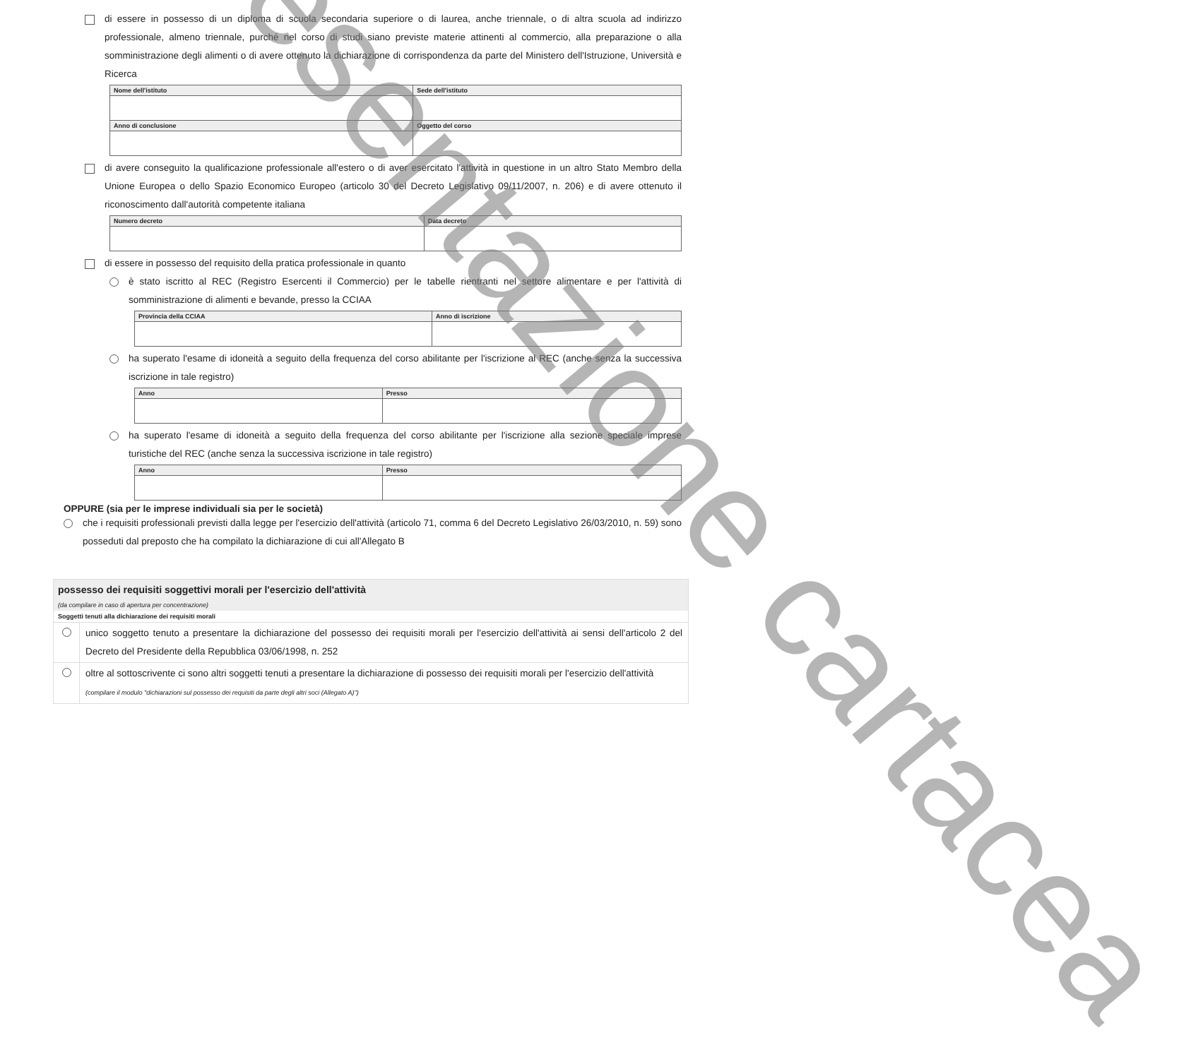di essere in possesso di un diploma di scuola secondaria superiore o di laurea, anche triennale, o di altra scuola ad indirizzo professionale, almeno triennale, purché nel corso di studi siano previste materie attinenti al commercio, alla preparazione o alla somministrazione degli alimenti o di avere ottenuto la dichiarazione di corrispondenza da parte del Ministero dell'Istruzione, Università e Ricerca
| Nome dell'istituto | Sede dell'istituto |
| --- | --- |
| Anno di conclusione | Oggetto del corso |
di avere conseguito la qualificazione professionale all'estero o di aver esercitato l'attività in questione in un altro Stato Membro della Unione Europea o dello Spazio Economico Europeo (articolo 30 del Decreto Legislativo 09/11/2007, n. 206) e di avere ottenuto il riconoscimento dall'autorità competente italiana
| Numero decreto | Data decreto |
| --- | --- |
di essere in possesso del requisito della pratica professionale in quanto
è stato iscritto al REC (Registro Esercenti il Commercio) per le tabelle rientranti nel settore alimentare e per l'attività di somministrazione di alimenti e bevande, presso la CCIAA
| Provincia della CCIAA | Anno di iscrizione |
| --- | --- |
ha superato l'esame di idoneità a seguito della frequenza del corso abilitante per l'iscrizione al REC (anche senza la successiva iscrizione in tale registro)
| Anno | Presso |
| --- | --- |
ha superato l'esame di idoneità a seguito della frequenza del corso abilitante per l'iscrizione alla sezione speciale imprese turistiche del REC (anche senza la successiva iscrizione in tale registro)
| Anno | Presso |
| --- | --- |
OPPURE (sia per le imprese individuali sia per le società)
che i requisiti professionali previsti dalla legge per l'esercizio dell'attività (articolo 71, comma 6 del Decreto Legislativo 26/03/2010, n. 59) sono posseduti dal preposto che ha compilato la dichiarazione di cui all'Allegato B
possesso dei requisiti soggettivi morali per l'esercizio dell'attività
(da compilare in caso di apertura per concentrazione)
Soggetti tenuti alla dichiarazione dei requisiti morali
unico soggetto tenuto a presentare la dichiarazione del possesso dei requisiti morali per l'esercizio dell'attività ai sensi dell'articolo 2 del Decreto del Presidente della Repubblica 03/06/1998, n. 252
oltre al sottoscrivente ci sono altri soggetti tenuti a presentare la dichiarazione di possesso dei requisiti morali per l'esercizio dell'attività
(compilare il modulo "dichiarazioni sul possesso dei requisiti da parte degli altri soci (Allegato A)")
presentazione cartacea